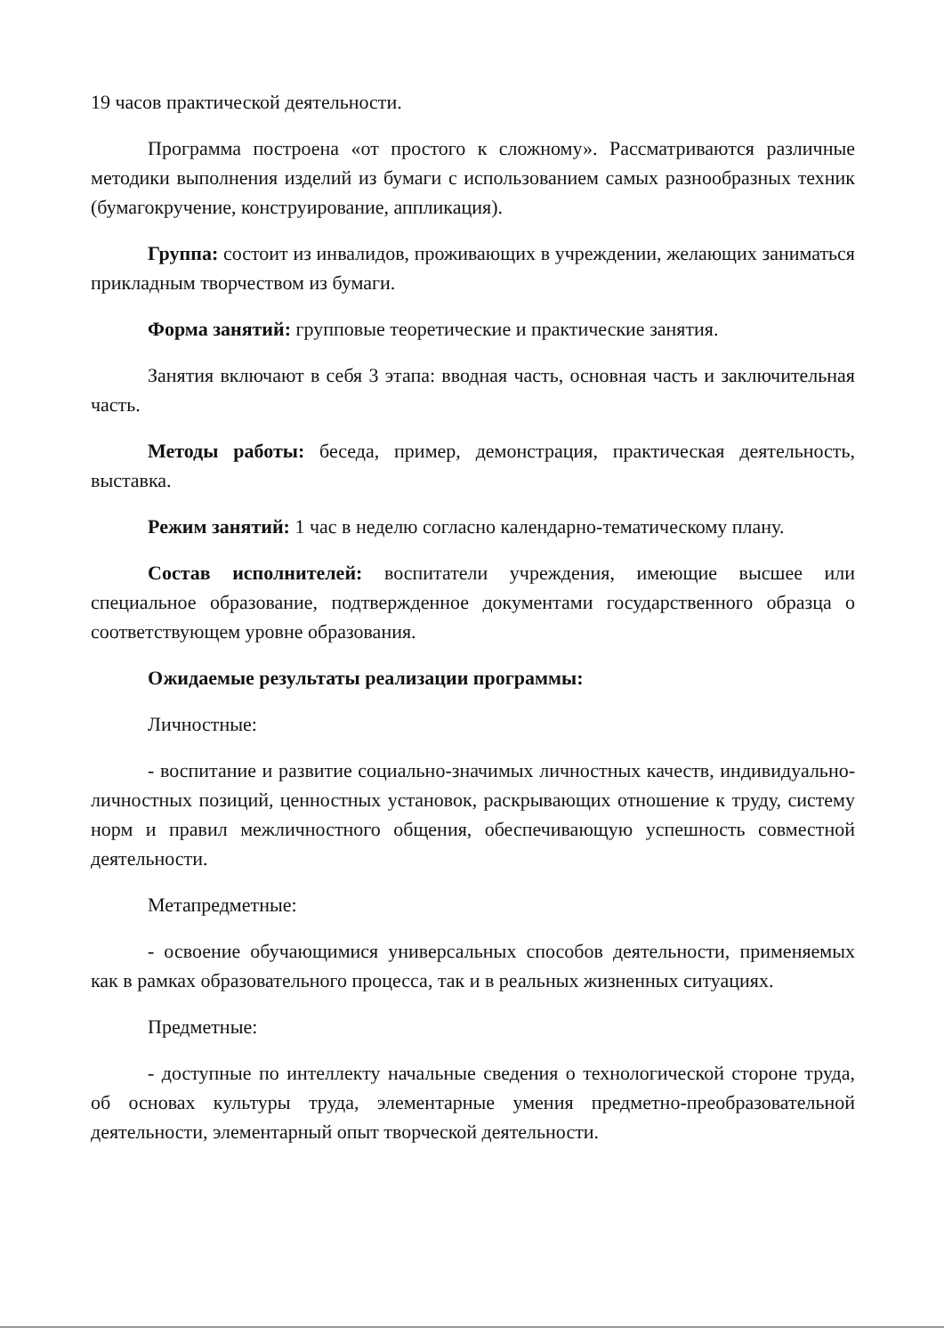19 часов практической деятельности.
Программа построена «от простого к сложному». Рассматриваются различные методики выполнения изделий из бумаги с использованием самых разнообразных техник (бумагокручение, конструирование, аппликация).
Группа: состоит из инвалидов, проживающих в учреждении, желающих заниматься прикладным творчеством из бумаги.
Форма занятий: групповые теоретические и практические занятия.
Занятия включают в себя 3 этапа: вводная часть, основная часть и заключительная часть.
Методы работы: беседа, пример, демонстрация, практическая деятельность, выставка.
Режим занятий: 1 час в неделю согласно календарно-тематическому плану.
Состав исполнителей: воспитатели учреждения, имеющие высшее или специальное образование, подтвержденное документами государственного образца о соответствующем уровне образования.
Ожидаемые результаты реализации программы:
Личностные:
- воспитание и развитие социально-значимых личностных качеств, индивидуально-личностных позиций, ценностных установок, раскрывающих отношение к труду, систему норм и правил межличностного общения, обеспечивающую успешность совместной деятельности.
Метапредметные:
- освоение обучающимися универсальных способов деятельности, применяемых как в рамках образовательного процесса, так и в реальных жизненных ситуациях.
Предметные:
- доступные по интеллекту начальные сведения о технологической стороне труда, об основах культуры труда, элементарные умения предметно-преобразовательной деятельности, элементарный опыт творческой деятельности.